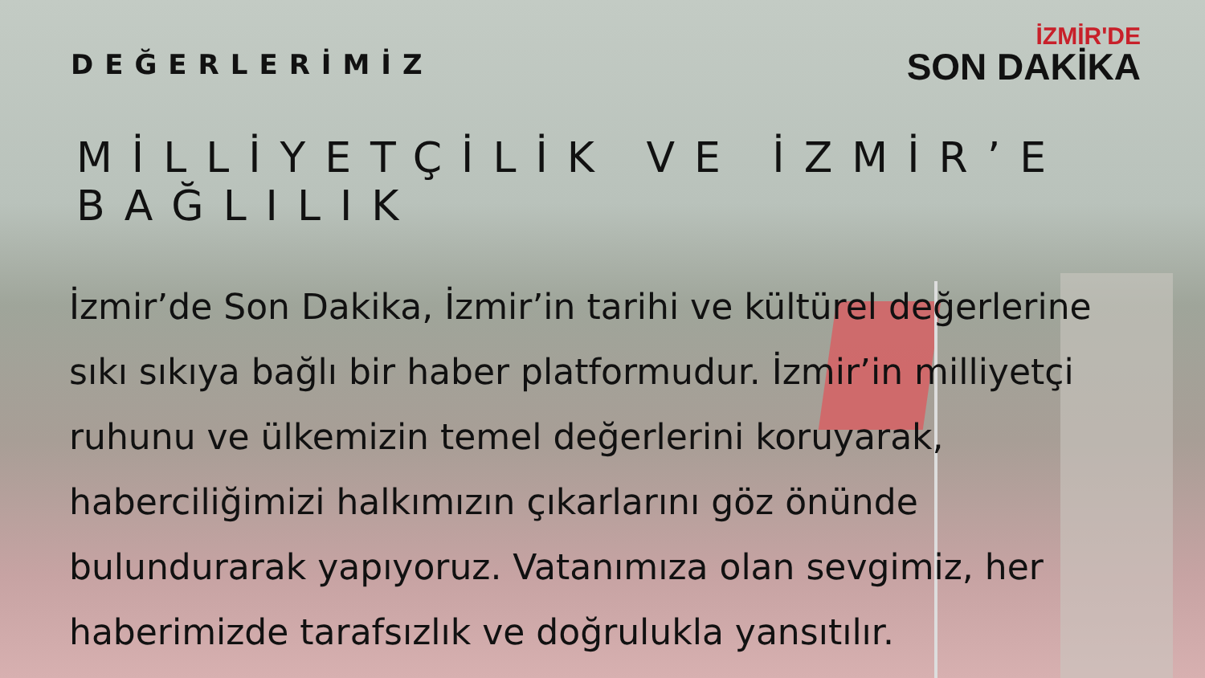DEĞERLERİMİZ
İZMİR'DE
SON DAKİKA
MİLLİYETÇİLİK VE İZMİR’E BAĞLILIK
İzmir’de Son Dakika, İzmir’in tarihi ve kültürel değerlerine sıkı sıkıya bağlı bir haber platformudur. İzmir’in milliyetçi ruhunu ve ülkemizin temel değerlerini koruyarak, haberciliğimizi halkımızın çıkarlarını göz önünde bulundurarak yapıyoruz. Vatanımıza olan sevgimiz, her haberimizde tarafsızlık ve doğrulukla yansıtılır.